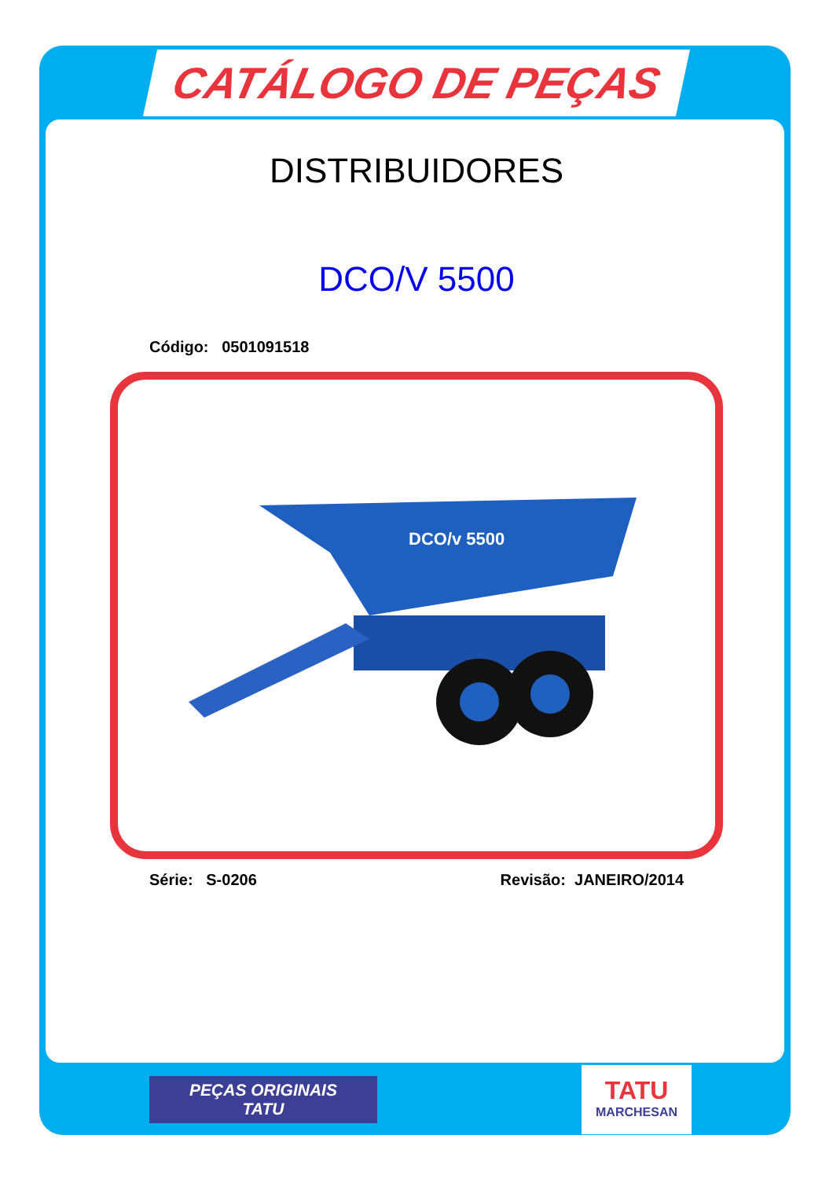CATÁLOGO DE PEÇAS
DISTRIBUIDORES
DCO/V 5500
Código: 0501091518
DCO/v 5500
Série: S-0206 Revisão: JANEIRO/2014
PEÇAS ORIGINAIS
TATU
TATU
MARCHESAN